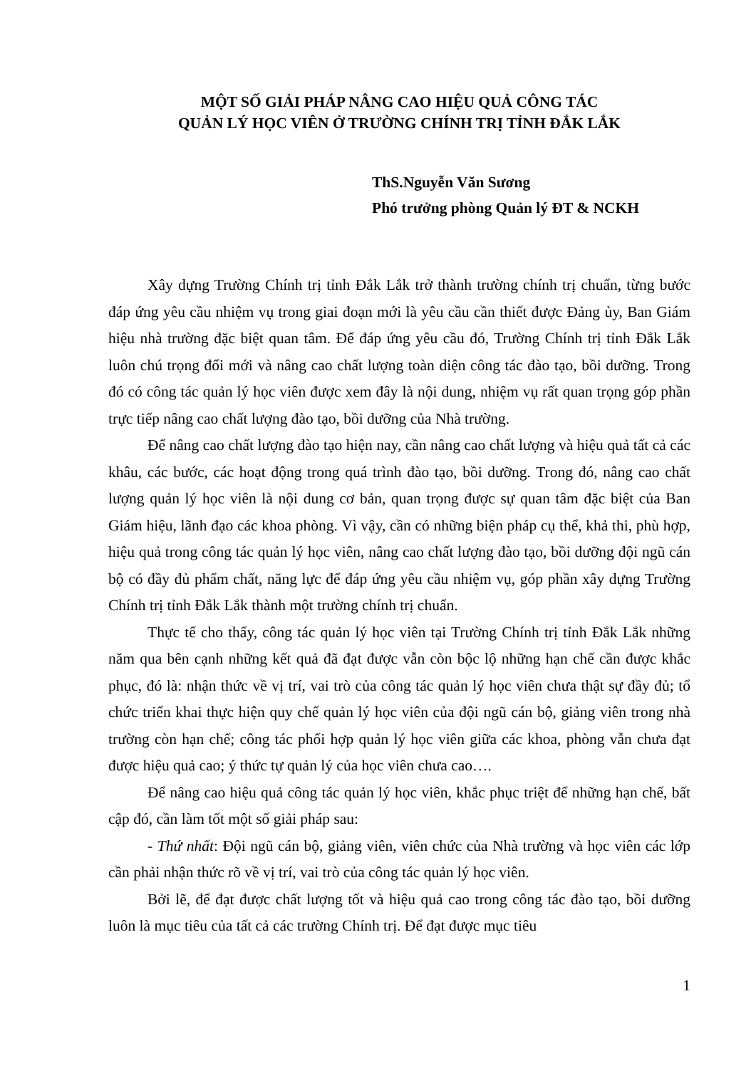MỘT SỐ GIẢI PHÁP NÂNG CAO HIỆU QUẢ CÔNG TÁC
QUẢN LÝ HỌC VIÊN Ở TRƯỜNG CHÍNH TRỊ TỈNH ĐẮK LẮK
ThS.Nguyễn Văn Sương
Phó trưởng phòng Quản lý ĐT & NCKH
Xây dựng Trường Chính trị tỉnh Đắk Lắk trở thành trường chính trị chuẩn, từng bước đáp ứng yêu cầu nhiệm vụ trong giai đoạn mới là yêu cầu cần thiết được Đảng ủy, Ban Giám hiệu nhà trường đặc biệt quan tâm. Để đáp ứng yêu cầu đó, Trường Chính trị tỉnh Đắk Lắk luôn chú trọng đổi mới và nâng cao chất lượng toàn diện công tác đào tạo, bồi dưỡng. Trong đó có công tác quản lý học viên được xem đây là nội dung, nhiệm vụ rất quan trọng góp phần trực tiếp nâng cao chất lượng đào tạo, bồi dưỡng của Nhà trường.
Để nâng cao chất lượng đào tạo hiện nay, cần nâng cao chất lượng và hiệu quả tất cả các khâu, các bước, các hoạt động trong quá trình đào tạo, bồi dưỡng. Trong đó, nâng cao chất lượng quản lý học viên là nội dung cơ bản, quan trọng được sự quan tâm đặc biệt của Ban Giám hiệu, lãnh đạo các khoa phòng. Vì vậy, cần có những biện pháp cụ thể, khả thi, phù hợp, hiệu quả trong công tác quản lý học viên, nâng cao chất lượng đào tạo, bồi dưỡng đội ngũ cán bộ có đầy đủ phẩm chất, năng lực để đáp ứng yêu cầu nhiệm vụ, góp phần xây dựng Trường Chính trị tỉnh Đắk Lắk thành một trường chính trị chuẩn.
Thực tế cho thấy, công tác quản lý học viên tại Trường Chính trị tỉnh Đắk Lắk những năm qua bên cạnh những kết quả đã đạt được vẫn còn bộc lộ những hạn chế cần được khắc phục, đó là: nhận thức về vị trí, vai trò của công tác quản lý học viên chưa thật sự đầy đủ; tổ chức triển khai thực hiện quy chế quản lý học viên của đội ngũ cán bộ, giảng viên trong nhà trường còn hạn chế; công tác phối hợp quản lý học viên giữa các khoa, phòng vẫn chưa đạt được hiệu quả cao; ý thức tự quản lý của học viên chưa cao….
Để nâng cao hiệu quả công tác quản lý học viên, khắc phục triệt để những hạn chế, bất cập đó, cần làm tốt một số giải pháp sau:
- Thứ nhất: Đội ngũ cán bộ, giảng viên, viên chức của Nhà trường và học viên các lớp cần phải nhận thức rõ về vị trí, vai trò của công tác quản lý học viên.
Bởi lẽ, để đạt được chất lượng tốt và hiệu quả cao trong công tác đào tạo, bồi dưỡng luôn là mục tiêu của tất cả các trường Chính trị. Để đạt được mục tiêu
1